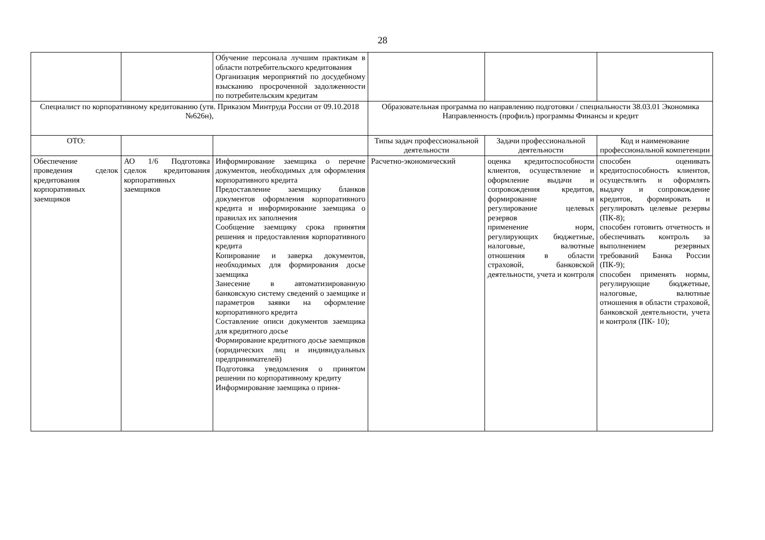28
| | | Обучение персонала лучшим практикам в области потребительского кредитования Организация мероприятий по досудебному взысканию просроченной задолженности по потребительским кредитам | | | |
| Специалист по корпоративному кредитованию (утв. Приказом Минтруда России от 09.10.2018 №626н), | | | Образовательная программа по направлению подготовки / специальности 38.03.01 Экономика Направленность (профиль) программы Финансы и кредит | | |
| ОТО: | | | Типы задач профессиональной деятельности | Задачи профессиональной деятельности | Код и наименование профессиональной компетенции |
| Обеспечение проведения сделок кредитования корпоративных заемщиков | АО 1/6 Подготовка сделок кредитования корпоративных заемщиков | Информирование заемщика о перечне документов, необходимых для оформления корпоративного кредита Предоставление заемщику бланков документов оформления корпоративного кредита и информирование заемщика о правилах их заполнения Сообщение заемщику срока принятия решения и предоставления корпоративного кредита Копирование и заверка документов, необходимых для формирования досье заемщика Занесение в автоматизированную банковскую систему сведений о заемщике и параметров заявки на оформление корпоративного кредита Составление описи документов заемщика для кредитного досье Формирование кредитного досье заемщиков (юридических лиц и индивидуальных предпринимателей) Подготовка уведомления о принятом решении по корпоративному кредиту Информирование заемщика о приня- | Расчетно-экономический | оценка кредитоспособности клиентов, осуществление и оформление выдачи и сопровождения кредитов, формирование и регулирование целевых резервов применение норм, регулирующих бюджетные, налоговые, валютные отношения в области страховой, банковской деятельности, учета и контроля | способен оценивать кредитоспособность клиентов, осуществлять и оформлять выдачу и сопровождение кредитов, формировать и регулировать целевые резервы (ПК-8); способен готовить отчетность и обеспечивать контроль за выполнением резервных требований Банка России (ПК-9); способен применять нормы, регулирующие бюджетные, налоговые, валютные отношения в области страховой, банковской деятельности, учета и контроля (ПК- 10); |